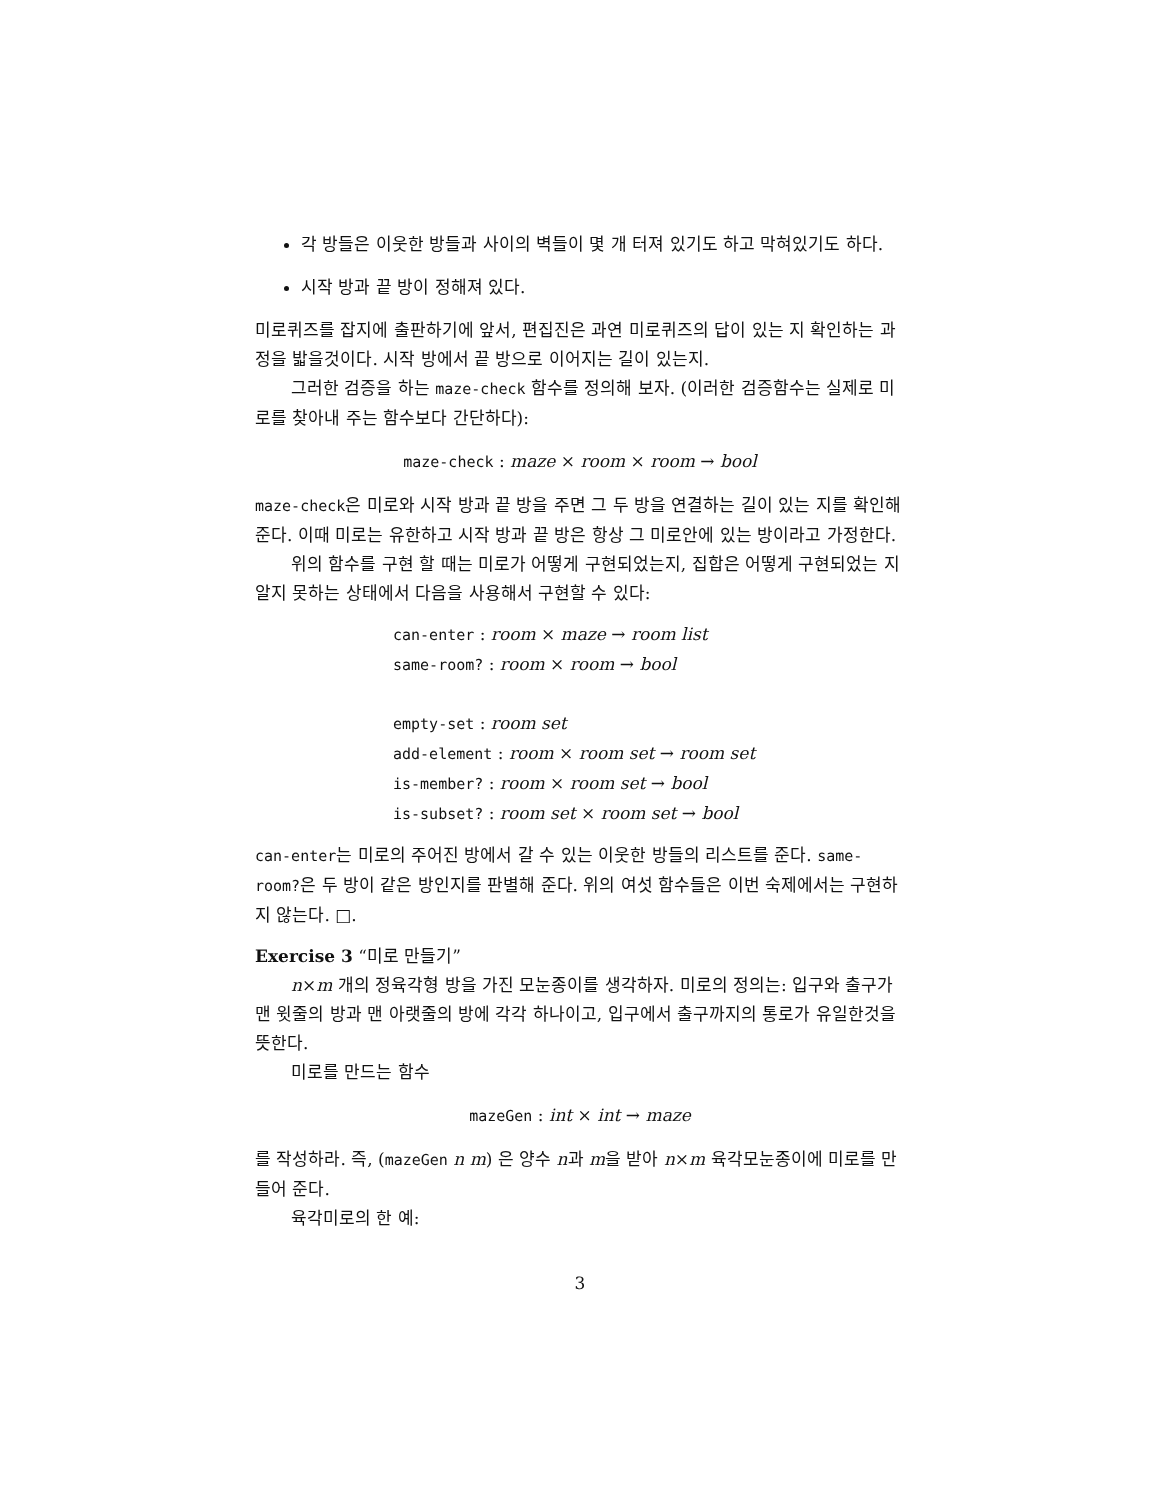각 방들은 이웃한 방들과 사이의 벽들이 몇 개 터져 있기도 하고 막혀있기도 하다.
시작 방과 끝 방이 정해져 있다.
미로퀴즈를 잡지에 출판하기에 앞서, 편집진은 과연 미로퀴즈의 답이 있는 지 확인하는 과정을 밟을것이다. 시작 방에서 끝 방으로 이어지는 길이 있는지.
그러한 검증을 하는 maze-check 함수를 정의해 보자. (이러한 검증함수는 실제로 미로를 찾아내 주는 함수보다 간단하다):
maze-check : maze × room × room → bool
maze-check은 미로와 시작 방과 끝 방을 주면 그 두 방을 연결하는 길이 있는 지를 확인해 준다. 이때 미로는 유한하고 시작 방과 끝 방은 항상 그 미로안에 있는 방이라고 가정한다.
위의 함수를 구현 할 때는 미로가 어떻게 구현되었는지, 집합은 어떻게 구현되었는 지 알지 못하는 상태에서 다음을 사용해서 구현할 수 있다:
can-enter : room × maze → room list
same-room? : room × room → bool
empty-set : room set
add-element : room × room set → room set
is-member? : room × room set → bool
is-subset? : room set × room set → bool
can-enter는 미로의 주어진 방에서 갈 수 있는 이웃한 방들의 리스트를 준다. same-room?은 두 방이 같은 방인지를 판별해 준다. 위의 여섯 함수들은 이번 숙제에서는 구현하지 않는다. □.
Exercise 3 “미로 만들기”
n×m 개의 정육각형 방을 가진 모눈종이를 생각하자. 미로의 정의는: 입구와 출구가 맨 윗줄의 방과 맨 아랫줄의 방에 각각 하나이고, 입구에서 출구까지의 통로가 유일한것을 뜻한다.
미로를 만드는 함수
mazeGen : int × int → maze
를 작성하라. 즉, (mazeGen n m) 은 양수 n과 m을 받아 n×m 육각모눈종이에 미로를 만들어 준다.
육각미로의 한 예:
3